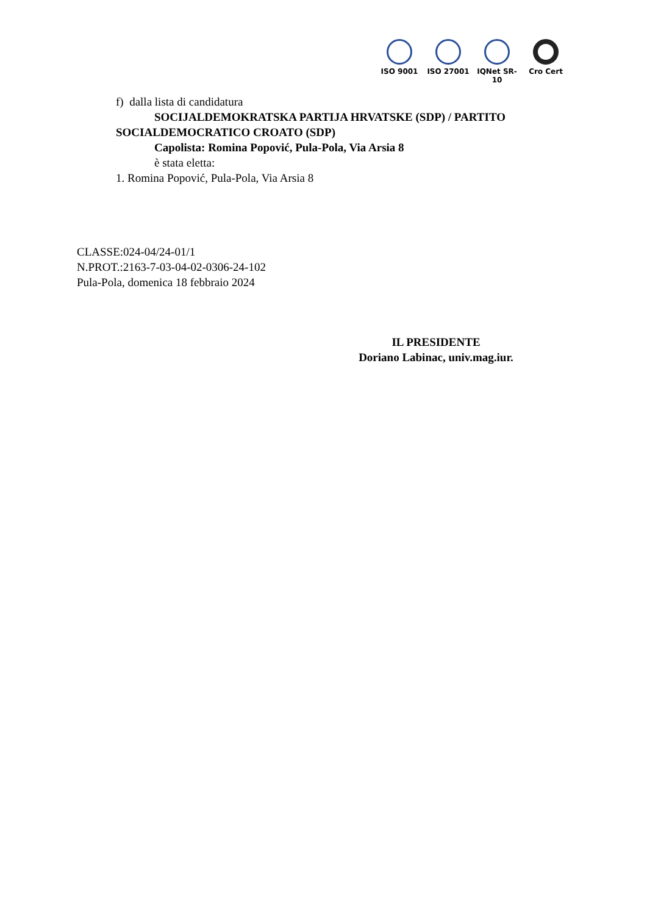ISO 9001 ISO 27001 IQNet SR-10
Cro Cert
f) dalla lista di candidatura
SOCIJALDEMOKRATSKA PARTIJA HRVATSKE (SDP) / PARTITO
SOCIALDEMOCRATICO CROATO (SDP)
Capolista: Romina Popović, Pula-Pola, Via Arsia 8
è stata eletta:
1. Romina Popović, Pula-Pola, Via Arsia 8
CLASSE:024-04/24-01/1
N.PROT.:2163-7-03-04-02-0306-24-102
Pula-Pola, domenica 18 febbraio 2024
IL PRESIDENTE
Doriano Labinac, univ.mag.iur.